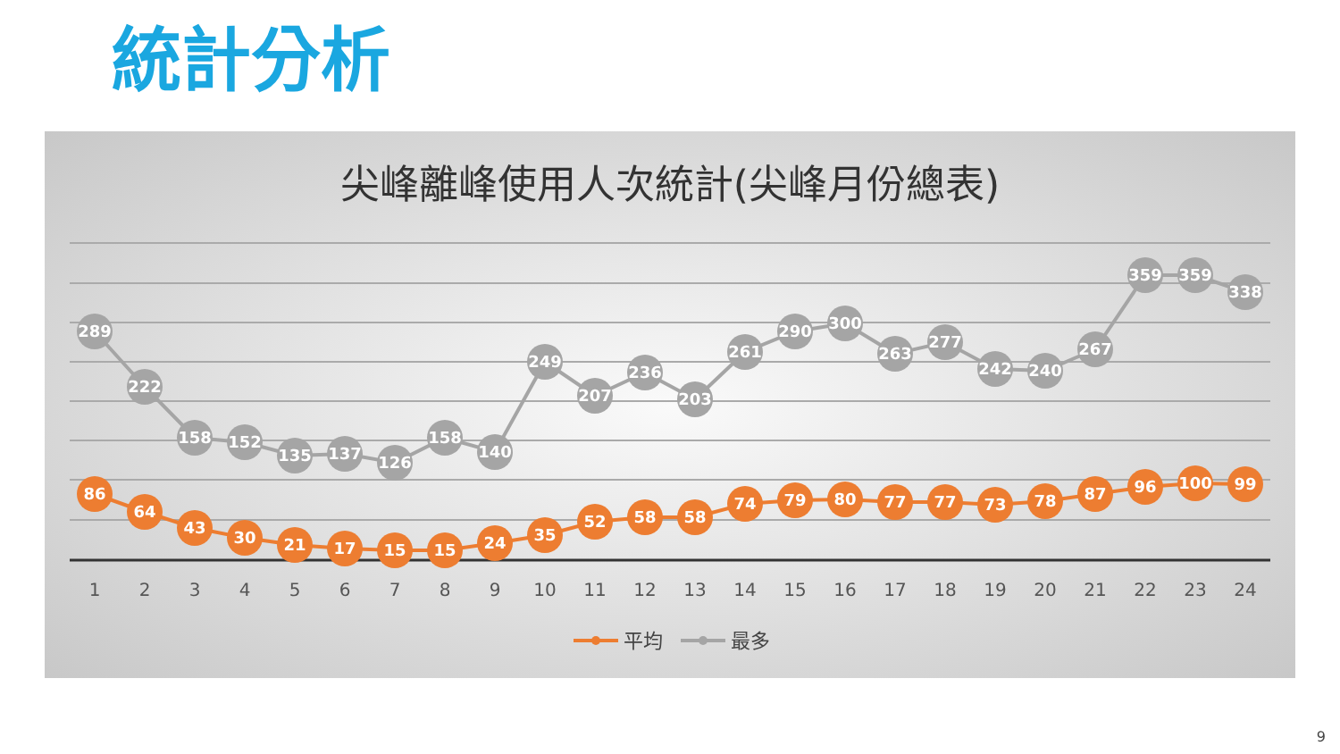統計分析
尖峰離峰使用人次統計(尖峰月份總表)
1
2
3
4
5
6
7
8
9
10
11
12
13
14
15
16
17
18
19
20
21
22
23
24
289
222
158
152
135
137
126
158
140
249
207
236
203
261
290
300
263
277
242
240
267
359
359
338
86
64
43
30
21
17
15
15
24
35
52
58
58
74
79
80
77
77
73
78
87
96
100
99
平均
最多
9